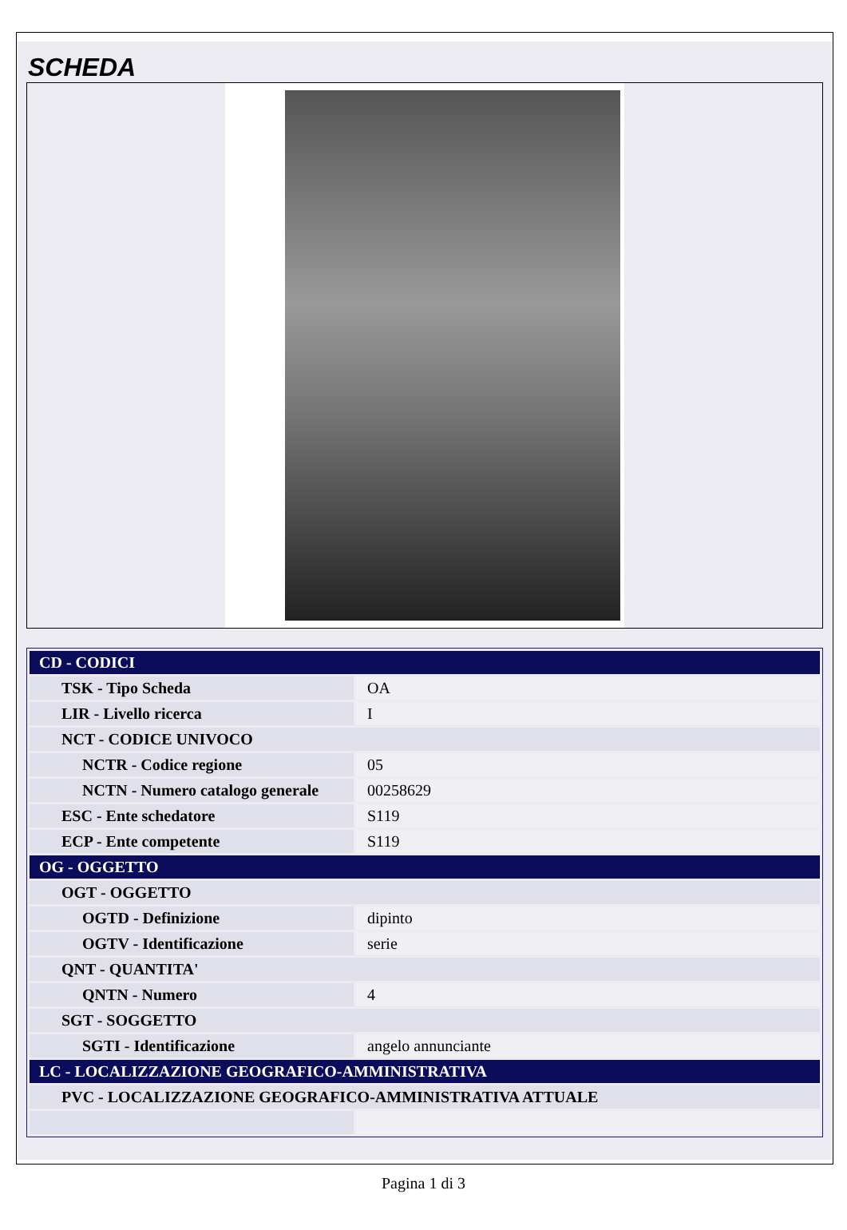SCHEDA
| CD - CODICI | |
| TSK - Tipo Scheda | OA |
| LIR - Livello ricerca | I |
| NCT - CODICE UNIVOCO | |
| NCTR - Codice regione | 05 |
| NCTN - Numero catalogo generale | 00258629 |
| ESC - Ente schedatore | S119 |
| ECP - Ente competente | S119 |
| OG - OGGETTO | |
| OGT - OGGETTO | |
| OGTD - Definizione | dipinto |
| OGTV - Identificazione | serie |
| QNT - QUANTITA' | |
| QNTN - Numero | 4 |
| SGT - SOGGETTO | |
| SGTI - Identificazione | angelo annunciante |
| LC - LOCALIZZAZIONE GEOGRAFICO-AMMINISTRATIVA | |
| PVC - LOCALIZZAZIONE GEOGRAFICO-AMMINISTRATIVA ATTUALE | |
Pagina 1 di 3